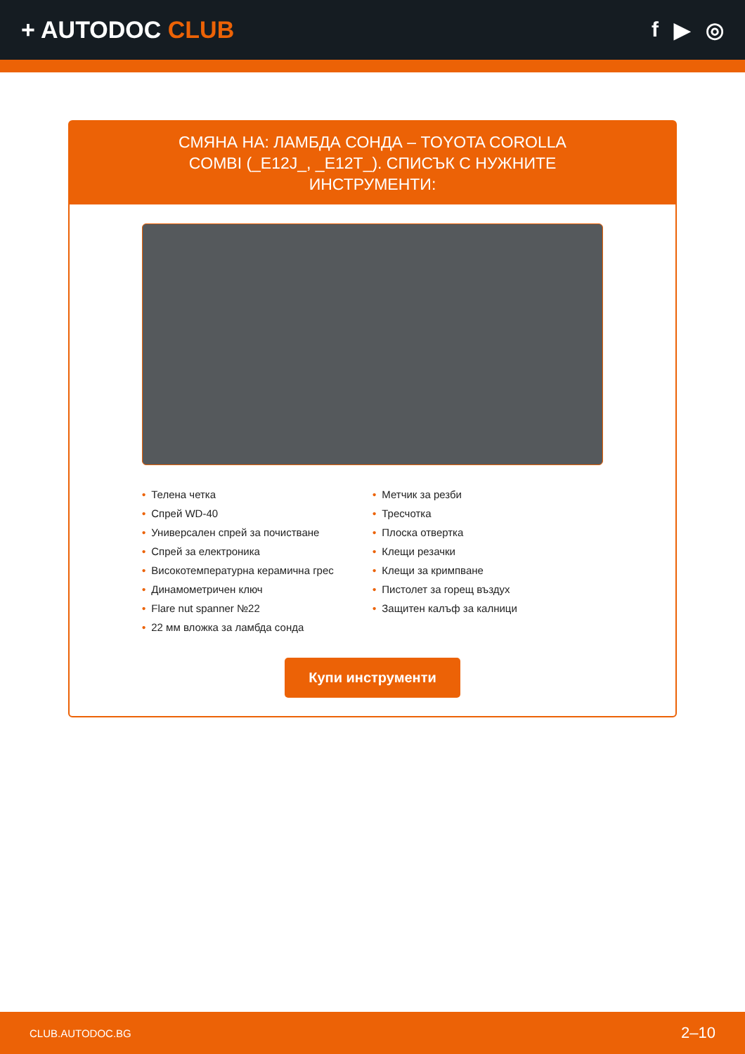+ AUTODOC CLUB f ▶ ◎
СМЯНА НА: ЛАМБДА СОНДА – TOYOTA COROLLA COMBI (_E12J_, _E12T_). СПИСЪК С НУЖНИТЕ ИНСТРУМЕНТИ:
• Телена четка
• Спрей WD-40
• Универсален спрей за почистване
• Спрей за електроника
• Високотемпературна керамична грес
• Динамометричен ключ
• Flare nut spanner №22
• 22 мм вложка за ламбда сонда
• Метчик за резби
• Тресчотка
• Плоска отвертка
• Клещи резачки
• Клещи за кримпване
• Пистолет за горещ въздух
• Защитен калъф за калници
Купи инструменти
CLUB.AUTODOC.BG 2–10